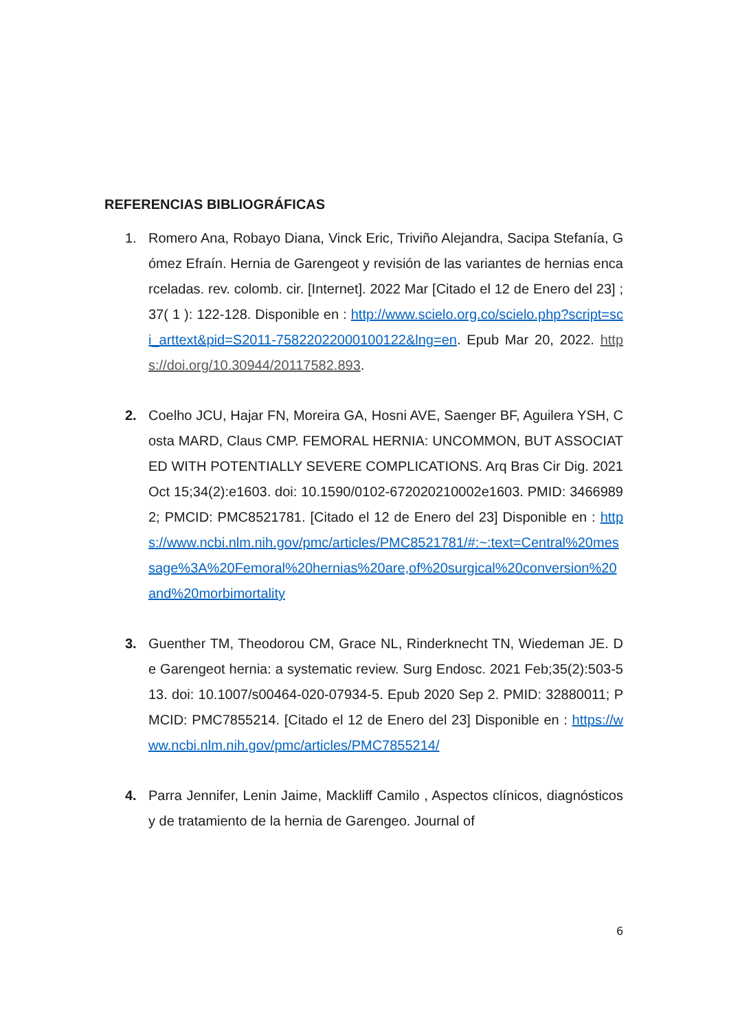REFERENCIAS BIBLIOGRÁFICAS
1. Romero Ana, Robayo Diana, Vinck Eric, Triviño Alejandra, Sacipa Stefanía, Gómez Efraín. Hernia de Garengeot y revisión de las variantes de hernias encarceladas. rev. colomb. cir. [Internet]. 2022 Mar [Citado el 12 de Enero del 23] ; 37( 1 ): 122-128. Disponible en : http://www.scielo.org.co/scielo.php?script=sci_arttext&pid=S2011-75822022000100122&lng=en. Epub Mar 20, 2022. https://doi.org/10.30944/20117582.893.
2. Coelho JCU, Hajar FN, Moreira GA, Hosni AVE, Saenger BF, Aguilera YSH, Costa MARD, Claus CMP. FEMORAL HERNIA: UNCOMMON, BUT ASSOCIATED WITH POTENTIALLY SEVERE COMPLICATIONS. Arq Bras Cir Dig. 2021 Oct 15;34(2):e1603. doi: 10.1590/0102-672020210002e1603. PMID: 34669892; PMCID: PMC8521781. [Citado el 12 de Enero del 23] Disponible en : https://www.ncbi.nlm.nih.gov/pmc/articles/PMC8521781/#:~:text=Central%20message%3A%20Femoral%20hernias%20are,of%20surgical%20conversion%20and%20morbimortality
3. Guenther TM, Theodorou CM, Grace NL, Rinderknecht TN, Wiedeman JE. De Garengeot hernia: a systematic review. Surg Endosc. 2021 Feb;35(2):503-513. doi: 10.1007/s00464-020-07934-5. Epub 2020 Sep 2. PMID: 32880011; PMCID: PMC7855214. [Citado el 12 de Enero del 23] Disponible en : https://www.ncbi.nlm.nih.gov/pmc/articles/PMC7855214/
4. Parra Jennifer, Lenin Jaime, Mackliff Camilo , Aspectos clínicos, diagnósticos y de tratamiento de la hernia de Garengeo. Journal of
6